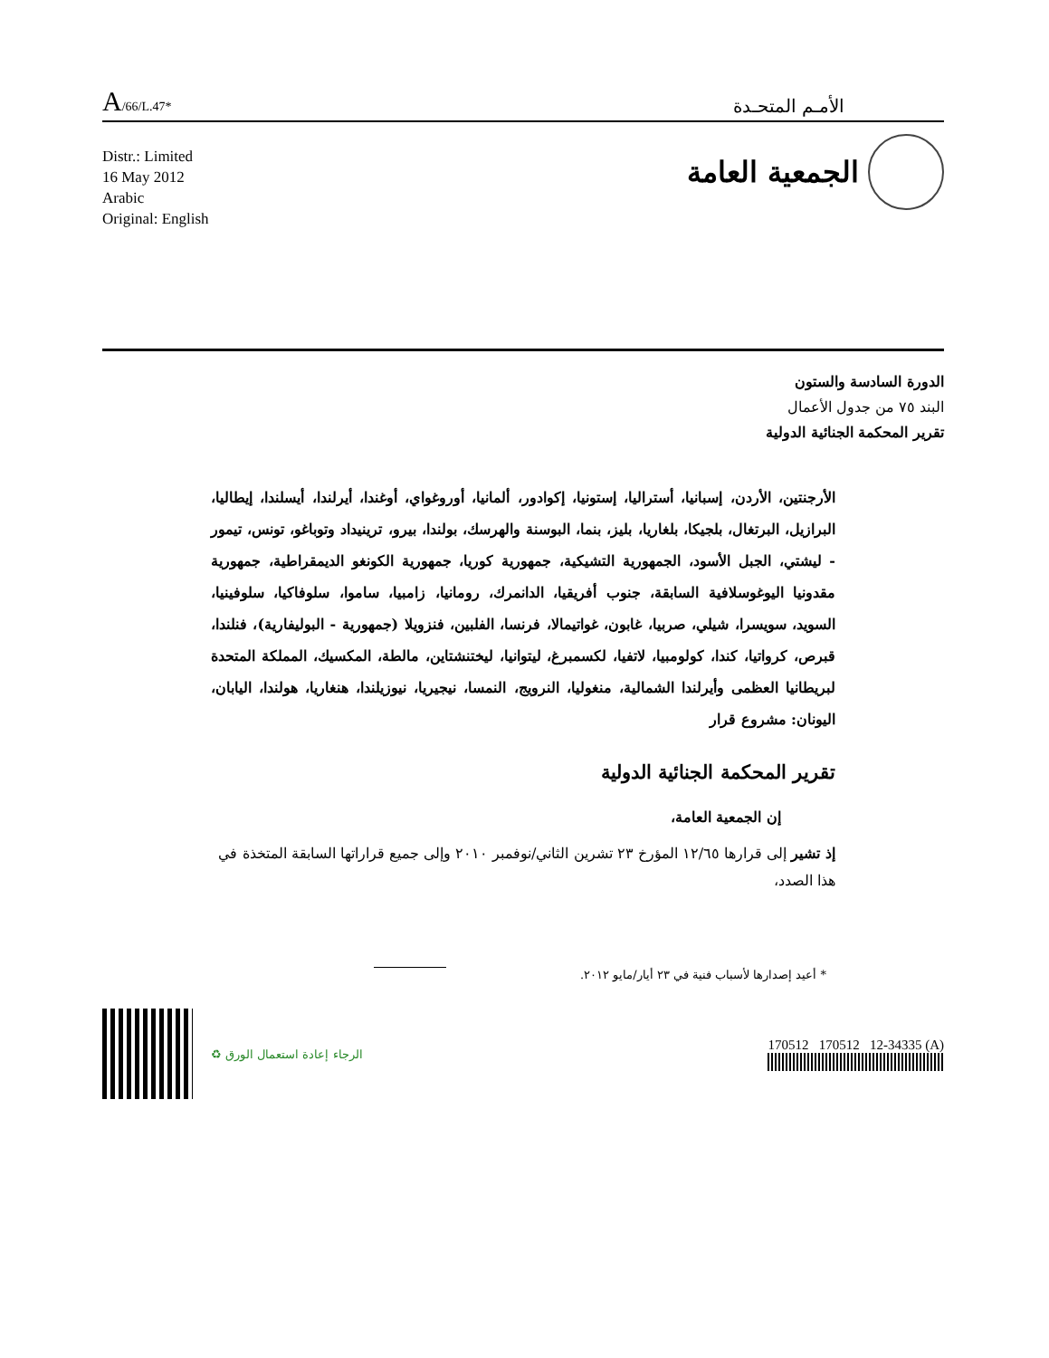A/66/L.47*
الأمـم المتحـدة
Distr.: Limited
16 May 2012
Arabic
Original: English
الجمعية العامة
الدورة السادسة والستون
البند ٧٥ من جدول الأعمال
تقرير المحكمة الجنائية الدولية
الأرجنتين، الأردن، إسبانيا، أستراليا، إستونيا، إكوادور، ألمانيا، أوروغواي، أوغندا، أيرلندا، أيسلندا، إيطاليا، البرازيل، البرتغال، بلجيكا، بلغاريا، بليز، بنما، البوسنة والهرسك، بولندا، بيرو، ترينيداد وتوباغو، تونس، تيمور - ليشتي، الجبل الأسود، الجمهورية التشيكية، جمهورية كوريا، جمهورية الكونغو الديمقراطية، جمهورية مقدونيا اليوغوسلافية السابقة، جنوب أفريقيا، الدانمرك، رومانيا، زامبيا، ساموا، سلوفاكيا، سلوفينيا، السويد، سويسرا، شيلي، صربيا، غابون، غواتيمالا، فرنسا، الفلبين، فنزويلا (جمهورية - البوليفارية)، فنلندا، قبرص، كرواتيا، كندا، كولومبيا، لاتفيا، لكسمبرغ، ليتوانيا، ليختنشتاين، مالطة، المكسيك، المملكة المتحدة لبريطانيا العظمى وأيرلندا الشمالية، منغوليا، النرويج، النمسا، نيجيريا، نيوزيلندا، هنغاريا، هولندا، اليابان، اليونان: مشروع قرار
تقرير المحكمة الجنائية الدولية
إن الجمعية العامة،
إذ تشير إلى قرارها ١٢/٦٥ المؤرخ ٢٣ تشرين الثاني/نوفمبر ٢٠١٠ وإلى جميع قراراتها السابقة المتخذة في هذا الصدد،
* أعيد إصدارها لأسباب فنية في ٢٣ أيار/مايو ٢٠١٢.
♻ الرجاء إعادة استعمال الورق
170512 170512 12-34335 (A)